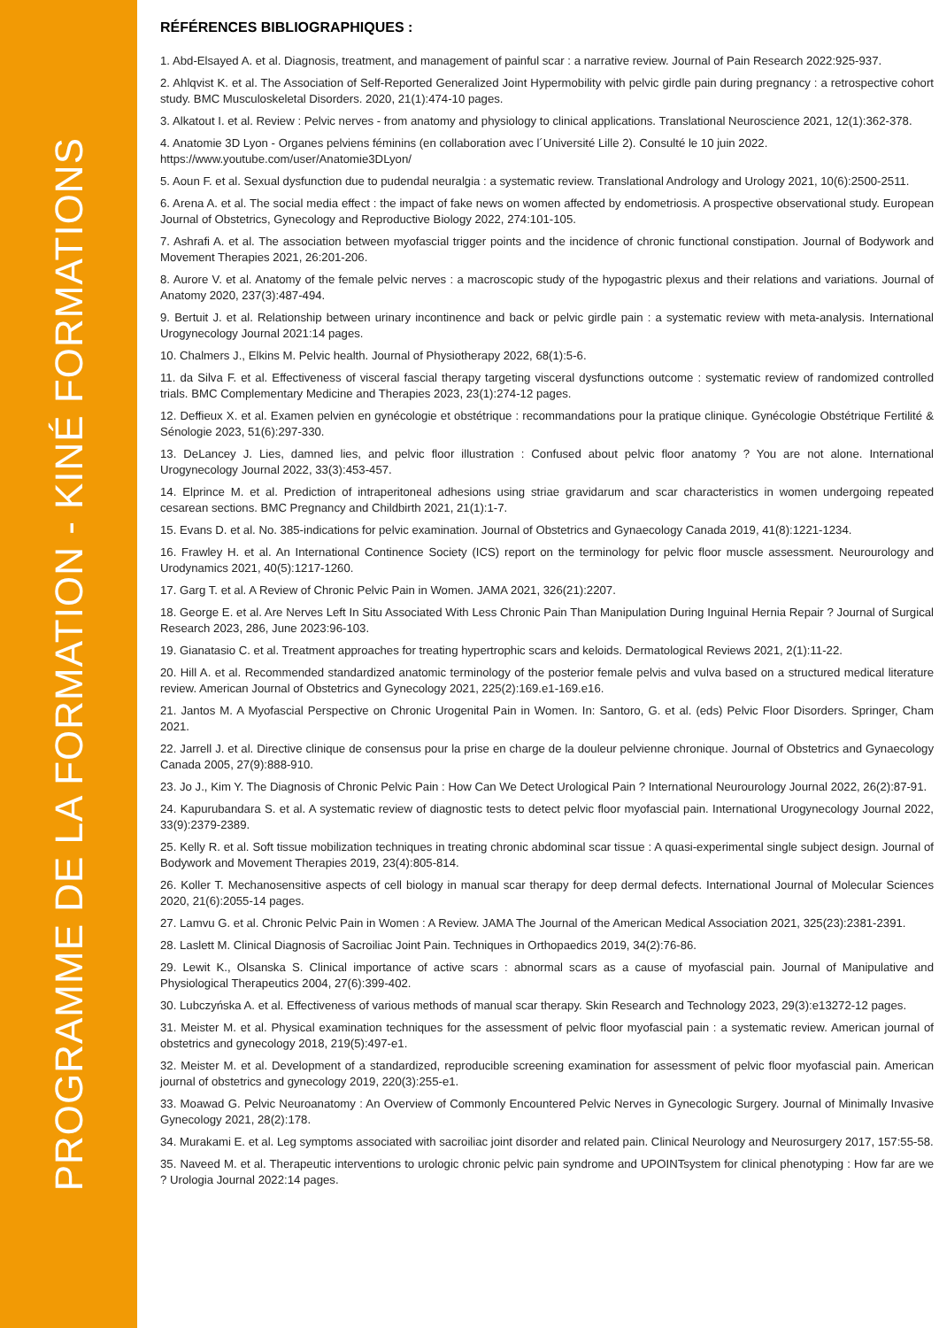PROGRAMME DE LA FORMATION - KINÉ FORMATIONS
RÉFÉRENCES BIBLIOGRAPHIQUES :
1. Abd-Elsayed A. et al. Diagnosis, treatment, and management of painful scar : a narrative review. Journal of Pain Research 2022:925-937.
2. Ahlqvist K. et al. The Association of Self-Reported Generalized Joint Hypermobility with pelvic girdle pain during pregnancy : a retrospective cohort study. BMC Musculoskeletal Disorders. 2020, 21(1):474-10 pages.
3. Alkatout I. et al. Review : Pelvic nerves - from anatomy and physiology to clinical applications. Translational Neuroscience 2021, 12(1):362-378.
4. Anatomie 3D Lyon - Organes pelviens féminins (en collaboration avec l´Université Lille 2). Consulté le 10 juin 2022.
https://www.youtube.com/user/Anatomie3DLyon/
5. Aoun F. et al. Sexual dysfunction due to pudendal neuralgia : a systematic review. Translational Andrology and Urology 2021, 10(6):2500-2511.
6. Arena A. et al. The social media effect : the impact of fake news on women affected by endometriosis. A prospective observational study. European Journal of Obstetrics, Gynecology and Reproductive Biology 2022, 274:101-105.
7. Ashrafi A. et al. The association between myofascial trigger points and the incidence of chronic functional constipation. Journal of Bodywork and Movement Therapies 2021, 26:201-206.
8. Aurore V. et al. Anatomy of the female pelvic nerves : a macroscopic study of the hypogastric plexus and their relations and variations. Journal of Anatomy 2020, 237(3):487-494.
9. Bertuit J. et al. Relationship between urinary incontinence and back or pelvic girdle pain : a systematic review with meta-analysis. International Urogynecology Journal 2021:14 pages.
10. Chalmers J., Elkins M. Pelvic health. Journal of Physiotherapy 2022, 68(1):5-6.
11. da Silva F. et al. Effectiveness of visceral fascial therapy targeting visceral dysfunctions outcome : systematic review of randomized controlled trials. BMC Complementary Medicine and Therapies 2023, 23(1):274-12 pages.
12. Deffieux X. et al. Examen pelvien en gynécologie et obstétrique : recommandations pour la pratique clinique. Gynécologie Obstétrique Fertilité & Sénologie 2023, 51(6):297-330.
13. DeLancey J. Lies, damned lies, and pelvic floor illustration : Confused about pelvic floor anatomy ? You are not alone. International Urogynecology Journal 2022, 33(3):453-457.
14. Elprince M. et al. Prediction of intraperitoneal adhesions using striae gravidarum and scar characteristics in women undergoing repeated cesarean sections. BMC Pregnancy and Childbirth 2021, 21(1):1-7.
15. Evans D. et al. No. 385-indications for pelvic examination. Journal of Obstetrics and Gynaecology Canada 2019, 41(8):1221-1234.
16. Frawley H. et al. An International Continence Society (ICS) report on the terminology for pelvic floor muscle assessment. Neurourology and Urodynamics 2021, 40(5):1217-1260.
17. Garg T. et al. A Review of Chronic Pelvic Pain in Women. JAMA 2021, 326(21):2207.
18. George E. et al. Are Nerves Left In Situ Associated With Less Chronic Pain Than Manipulation During Inguinal Hernia Repair ? Journal of Surgical Research 2023, 286, June 2023:96-103.
19. Gianatasio C. et al. Treatment approaches for treating hypertrophic scars and keloids. Dermatological Reviews 2021, 2(1):11-22.
20. Hill A. et al. Recommended standardized anatomic terminology of the posterior female pelvis and vulva based on a structured medical literature review. American Journal of Obstetrics and Gynecology 2021, 225(2):169.e1-169.e16.
21. Jantos M. A Myofascial Perspective on Chronic Urogenital Pain in Women. In: Santoro, G. et al. (eds) Pelvic Floor Disorders. Springer, Cham 2021.
22. Jarrell J. et al. Directive clinique de consensus pour la prise en charge de la douleur pelvienne chronique. Journal of Obstetrics and Gynaecology Canada 2005, 27(9):888-910.
23. Jo J., Kim Y. The Diagnosis of Chronic Pelvic Pain : How Can We Detect Urological Pain ? International Neurourology Journal 2022, 26(2):87-91.
24. Kapurubandara S. et al. A systematic review of diagnostic tests to detect pelvic floor myofascial pain. International Urogynecology Journal 2022, 33(9):2379-2389.
25. Kelly R. et al. Soft tissue mobilization techniques in treating chronic abdominal scar tissue : A quasi-experimental single subject design. Journal of Bodywork and Movement Therapies 2019, 23(4):805-814.
26. Koller T. Mechanosensitive aspects of cell biology in manual scar therapy for deep dermal defects. International Journal of Molecular Sciences 2020, 21(6):2055-14 pages.
27. Lamvu G. et al. Chronic Pelvic Pain in Women : A Review. JAMA The Journal of the American Medical Association 2021, 325(23):2381-2391.
28. Laslett M. Clinical Diagnosis of Sacroiliac Joint Pain. Techniques in Orthopaedics 2019, 34(2):76-86.
29. Lewit K., Olsanska S. Clinical importance of active scars : abnormal scars as a cause of myofascial pain. Journal of Manipulative and Physiological Therapeutics 2004, 27(6):399-402.
30. Lubczyńska A. et al. Effectiveness of various methods of manual scar therapy. Skin Research and Technology 2023, 29(3):e13272-12 pages.
31. Meister M. et al. Physical examination techniques for the assessment of pelvic floor myofascial pain : a systematic review. American journal of obstetrics and gynecology 2018, 219(5):497-e1.
32. Meister M. et al. Development of a standardized, reproducible screening examination for assessment of pelvic floor myofascial pain. American journal of obstetrics and gynecology 2019, 220(3):255-e1.
33. Moawad G. Pelvic Neuroanatomy : An Overview of Commonly Encountered Pelvic Nerves in Gynecologic Surgery. Journal of Minimally Invasive Gynecology 2021, 28(2):178.
34. Murakami E. et al. Leg symptoms associated with sacroiliac joint disorder and related pain. Clinical Neurology and Neurosurgery 2017, 157:55-58.
35. Naveed M. et al. Therapeutic interventions to urologic chronic pelvic pain syndrome and UPOINTsystem for clinical phenotyping : How far are we ? Urologia Journal 2022:14 pages.